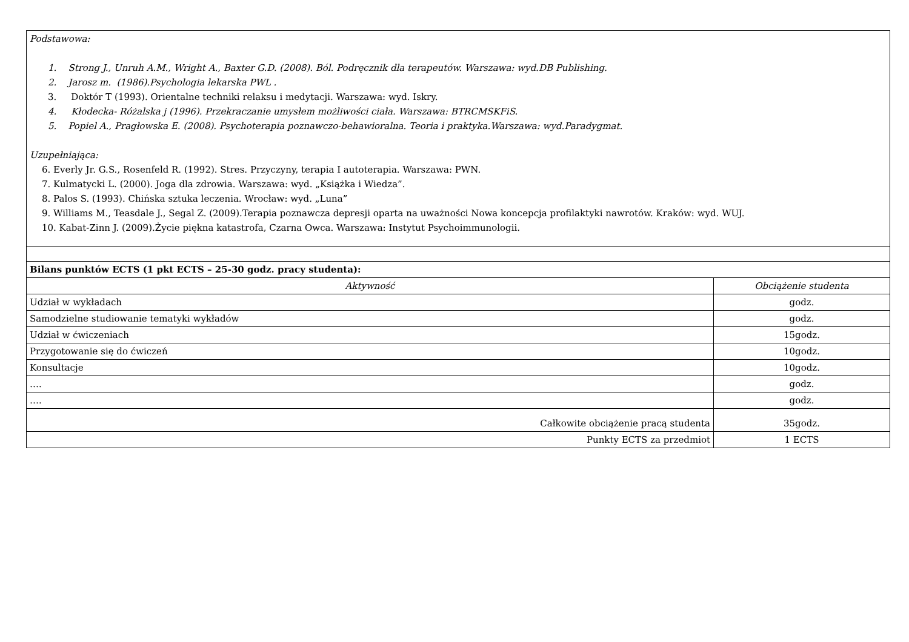| Podstawowa: 1. Strong J., Unruh A.M., Wright A., Baxter G.D. (2008). Ból. Podręcznik dla terapeutów. Warszawa: wyd.DB Publishing. 2. Jarosz m. (1986).Psychologia lekarska PWL . 3. Doktór T (1993). Orientalne techniki relaksu i medytacji. Warszawa: wyd. Iskry. 4. Kłodecka- Różalska j (1996). Przekraczanie umysłem możliwości ciała. Warszawa: BTRCMSKFiS. 5. Popiel A., Pragłowska E. (2008). Psychoterapia poznawczo-behawioralna. Teoria i praktyka.Warszawa: wyd.Paradygmat. Uzupełniająca: 6. Everly Jr. G.S., Rosenfeld R. (1992). Stres. Przyczyny, terapia I autoterapia. Warszawa: PWN. 7. Kulmatycki L. (2000). Joga dla zdrowia. Warszawa: wyd. „Książka i Wiedza”. 8. Palos S. (1993). Chińska sztuka leczenia. Wrocław: wyd. „Luna” 9. Williams M., Teasdale J., Segal Z. (2009).Terapia poznawcza depresji oparta na uważności Nowa koncepcja profilaktyki nawrotów. Kraków: wyd. WUJ. 10. Kabat-Zinn J. (2009).Życie piękna katastrofa, Czarna Owca. Warszawa: Instytut Psychoimmunologii. | |
| Bilans punktów ECTS (1 pkt ECTS – 25-30 godz. pracy studenta): | |
| Aktywność | Obciążenie studenta |
| Udział w wykładach | godz. |
| Samodzielne studiowanie tematyki wykładów | godz. |
| Udział w ćwiczeniach | 15godz. |
| Przygotowanie się do ćwiczeń | 10godz. |
| Konsultacje | 10godz. |
| …. | godz. |
| …. | godz. |
| Całkowite obciążenie pracą studenta | 35godz. |
| Punkty ECTS za przedmiot | 1 ECTS |